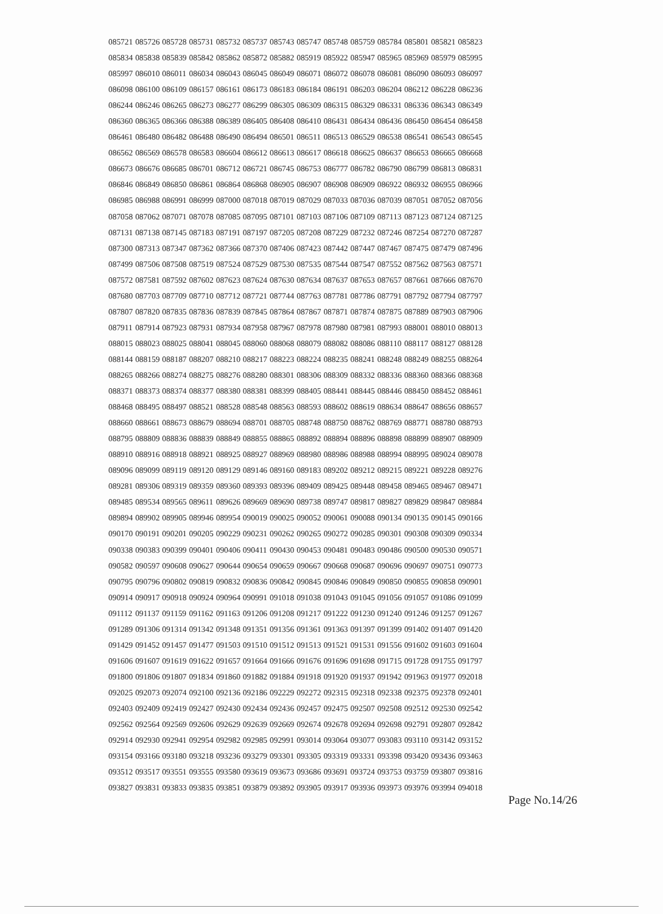| 085721 | 085726 | 085728 | 085731 | 085732 | 085737 | 085743 | 085747 | 085748 | 085759 | 085784 | 085801 | 085821 | 085823 |
| 085834 | 085838 | 085839 | 085842 | 085862 | 085872 | 085882 | 085919 | 085922 | 085947 | 085965 | 085969 | 085979 | 085995 |
| 085997 | 086010 | 086011 | 086034 | 086043 | 086045 | 086049 | 086071 | 086072 | 086078 | 086081 | 086090 | 086093 | 086097 |
| 086098 | 086100 | 086109 | 086157 | 086161 | 086173 | 086183 | 086184 | 086191 | 086203 | 086204 | 086212 | 086228 | 086236 |
| 086244 | 086246 | 086265 | 086273 | 086277 | 086299 | 086305 | 086309 | 086315 | 086329 | 086331 | 086336 | 086343 | 086349 |
| 086360 | 086365 | 086366 | 086388 | 086389 | 086405 | 086408 | 086410 | 086431 | 086434 | 086436 | 086450 | 086454 | 086458 |
| 086461 | 086480 | 086482 | 086488 | 086490 | 086494 | 086501 | 086511 | 086513 | 086529 | 086538 | 086541 | 086543 | 086545 |
| 086562 | 086569 | 086578 | 086583 | 086604 | 086612 | 086613 | 086617 | 086618 | 086625 | 086637 | 086653 | 086665 | 086668 |
| 086673 | 086676 | 086685 | 086701 | 086712 | 086721 | 086745 | 086753 | 086777 | 086782 | 086790 | 086799 | 086813 | 086831 |
| 086846 | 086849 | 086850 | 086861 | 086864 | 086868 | 086905 | 086907 | 086908 | 086909 | 086922 | 086932 | 086955 | 086966 |
| 086985 | 086988 | 086991 | 086999 | 087000 | 087018 | 087019 | 087029 | 087033 | 087036 | 087039 | 087051 | 087052 | 087056 |
| 087058 | 087062 | 087071 | 087078 | 087085 | 087095 | 087101 | 087103 | 087106 | 087109 | 087113 | 087123 | 087124 | 087125 |
| 087131 | 087138 | 087145 | 087183 | 087191 | 087197 | 087205 | 087208 | 087229 | 087232 | 087246 | 087254 | 087270 | 087287 |
| 087300 | 087313 | 087347 | 087362 | 087366 | 087370 | 087406 | 087423 | 087442 | 087447 | 087467 | 087475 | 087479 | 087496 |
| 087499 | 087506 | 087508 | 087519 | 087524 | 087529 | 087530 | 087535 | 087544 | 087547 | 087552 | 087562 | 087563 | 087571 |
| 087572 | 087581 | 087592 | 087602 | 087623 | 087624 | 087630 | 087634 | 087637 | 087653 | 087657 | 087661 | 087666 | 087670 |
| 087680 | 087703 | 087709 | 087710 | 087712 | 087721 | 087744 | 087763 | 087781 | 087786 | 087791 | 087792 | 087794 | 087797 |
| 087807 | 087820 | 087835 | 087836 | 087839 | 087845 | 087864 | 087867 | 087871 | 087874 | 087875 | 087889 | 087903 | 087906 |
| 087911 | 087914 | 087923 | 087931 | 087934 | 087958 | 087967 | 087978 | 087980 | 087981 | 087993 | 088001 | 088010 | 088013 |
| 088015 | 088023 | 088025 | 088041 | 088045 | 088060 | 088068 | 088079 | 088082 | 088086 | 088110 | 088117 | 088127 | 088128 |
| 088144 | 088159 | 088187 | 088207 | 088210 | 088217 | 088223 | 088224 | 088235 | 088241 | 088248 | 088249 | 088255 | 088264 |
| 088265 | 088266 | 088274 | 088275 | 088276 | 088280 | 088301 | 088306 | 088309 | 088332 | 088336 | 088360 | 088366 | 088368 |
| 088371 | 088373 | 088374 | 088377 | 088380 | 088381 | 088399 | 088405 | 088441 | 088445 | 088446 | 088450 | 088452 | 088461 |
| 088468 | 088495 | 088497 | 088521 | 088528 | 088548 | 088563 | 088593 | 088602 | 088619 | 088634 | 088647 | 088656 | 088657 |
| 088660 | 088661 | 088673 | 088679 | 088694 | 088701 | 088705 | 088748 | 088750 | 088762 | 088769 | 088771 | 088780 | 088793 |
| 088795 | 088809 | 088836 | 088839 | 088849 | 088855 | 088865 | 088892 | 088894 | 088896 | 088898 | 088899 | 088907 | 088909 |
| 088910 | 088916 | 088918 | 088921 | 088925 | 088927 | 088969 | 088980 | 088986 | 088988 | 088994 | 088995 | 089024 | 089078 |
| 089096 | 089099 | 089119 | 089120 | 089129 | 089146 | 089160 | 089183 | 089202 | 089212 | 089215 | 089221 | 089228 | 089276 |
| 089281 | 089306 | 089319 | 089359 | 089360 | 089393 | 089396 | 089409 | 089425 | 089448 | 089458 | 089465 | 089467 | 089471 |
| 089485 | 089534 | 089565 | 089611 | 089626 | 089669 | 089690 | 089738 | 089747 | 089817 | 089827 | 089829 | 089847 | 089884 |
| 089894 | 089902 | 089905 | 089946 | 089954 | 090019 | 090025 | 090052 | 090061 | 090088 | 090134 | 090135 | 090145 | 090166 |
| 090170 | 090191 | 090201 | 090205 | 090229 | 090231 | 090262 | 090265 | 090272 | 090285 | 090301 | 090308 | 090309 | 090334 |
| 090338 | 090383 | 090399 | 090401 | 090406 | 090411 | 090430 | 090453 | 090481 | 090483 | 090486 | 090500 | 090530 | 090571 |
| 090582 | 090597 | 090608 | 090627 | 090644 | 090654 | 090659 | 090667 | 090668 | 090687 | 090696 | 090697 | 090751 | 090773 |
| 090795 | 090796 | 090802 | 090819 | 090832 | 090836 | 090842 | 090845 | 090846 | 090849 | 090850 | 090855 | 090858 | 090901 |
| 090914 | 090917 | 090918 | 090924 | 090964 | 090991 | 091018 | 091038 | 091043 | 091045 | 091056 | 091057 | 091086 | 091099 |
| 091112 | 091137 | 091159 | 091162 | 091163 | 091206 | 091208 | 091217 | 091222 | 091230 | 091240 | 091246 | 091257 | 091267 |
| 091289 | 091306 | 091314 | 091342 | 091348 | 091351 | 091356 | 091361 | 091363 | 091397 | 091399 | 091402 | 091407 | 091420 |
| 091429 | 091452 | 091457 | 091477 | 091503 | 091510 | 091512 | 091513 | 091521 | 091531 | 091556 | 091602 | 091603 | 091604 |
| 091606 | 091607 | 091619 | 091622 | 091657 | 091664 | 091666 | 091676 | 091696 | 091698 | 091715 | 091728 | 091755 | 091797 |
| 091800 | 091806 | 091807 | 091834 | 091860 | 091882 | 091884 | 091918 | 091920 | 091937 | 091942 | 091963 | 091977 | 092018 |
| 092025 | 092073 | 092074 | 092100 | 092136 | 092186 | 092229 | 092272 | 092315 | 092318 | 092338 | 092375 | 092378 | 092401 |
| 092403 | 092409 | 092419 | 092427 | 092430 | 092434 | 092436 | 092457 | 092475 | 092507 | 092508 | 092512 | 092530 | 092542 |
| 092562 | 092564 | 092569 | 092606 | 092629 | 092639 | 092669 | 092674 | 092678 | 092694 | 092698 | 092791 | 092807 | 092842 |
| 092914 | 092930 | 092941 | 092954 | 092982 | 092985 | 092991 | 093014 | 093064 | 093077 | 093083 | 093110 | 093142 | 093152 |
| 093154 | 093166 | 093180 | 093218 | 093236 | 093279 | 093301 | 093305 | 093319 | 093331 | 093398 | 093420 | 093436 | 093463 |
| 093512 | 093517 | 093551 | 093555 | 093580 | 093619 | 093673 | 093686 | 093691 | 093724 | 093753 | 093759 | 093807 | 093816 |
| 093827 | 093831 | 093833 | 093835 | 093851 | 093879 | 093892 | 093905 | 093917 | 093936 | 093973 | 093976 | 093994 | 094018 |
Page No.14/26